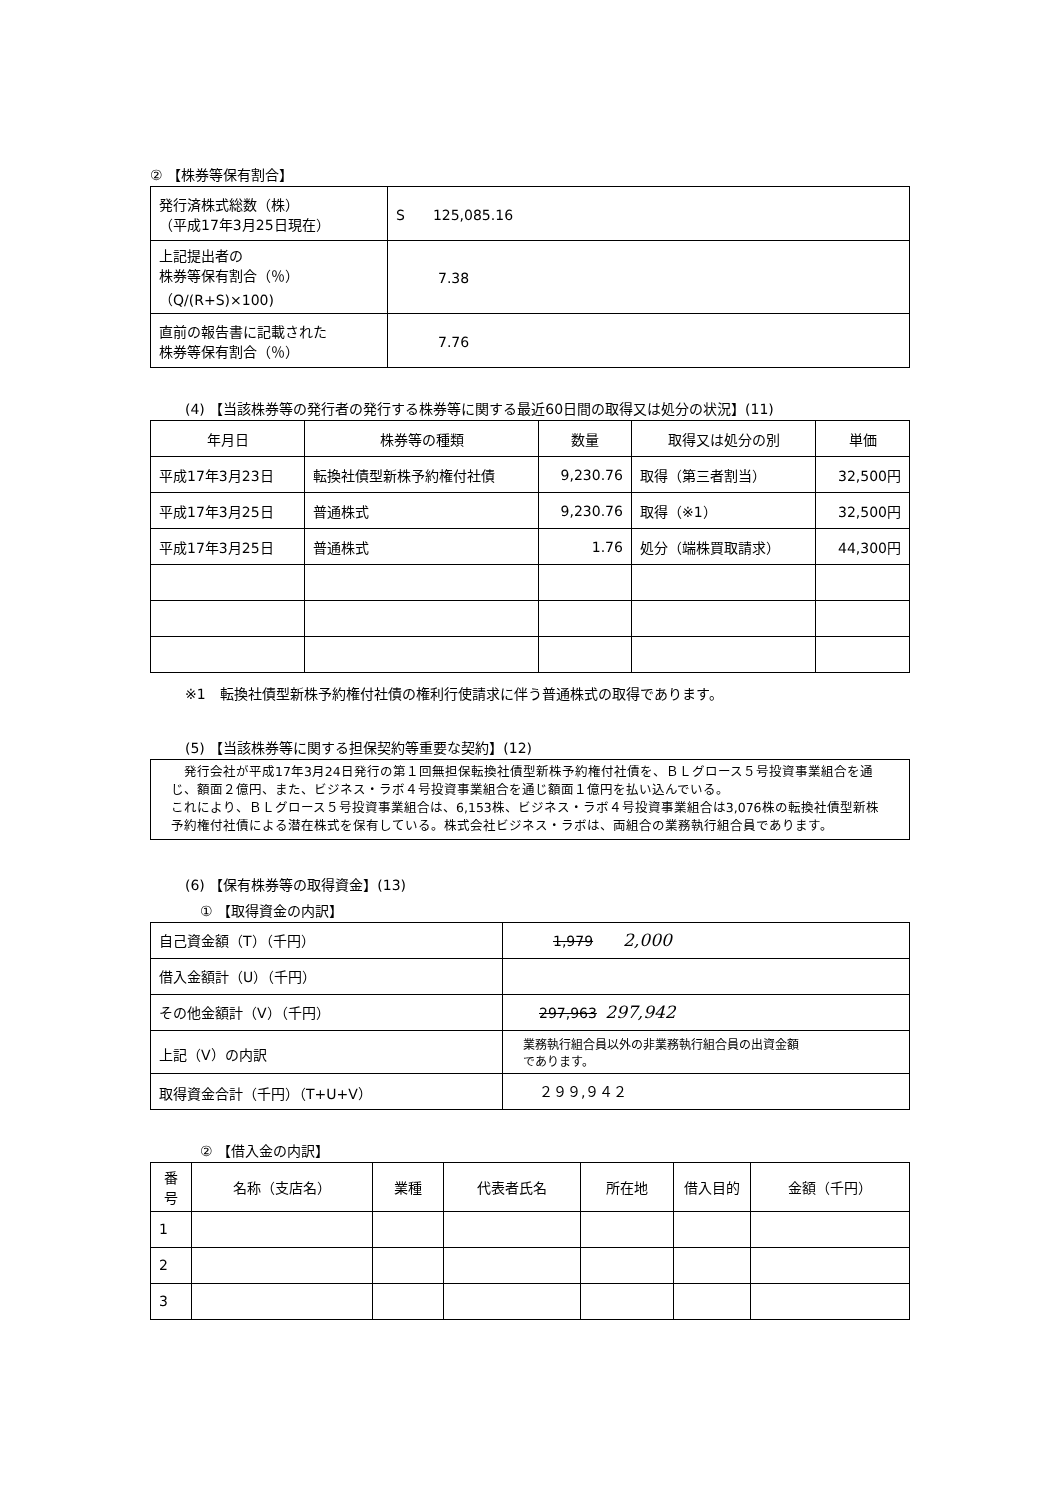② 【株券等保有割合】
| 発行済株式総数（株） （平成17年3月25日現在） | S 125,085.16 |
| 上記提出者の 株券等保有割合（％） （Q/(R+S)×100) | 7.38 |
| 直前の報告書に記載された 株券等保有割合（％） | 7.76 |
(4) 【当該株券等の発行者の発行する株券等に関する最近60日間の取得又は処分の状況】(11)
| 年月日 | 株券等の種類 | 数量 | 取得又は処分の別 | 単価 |
| --- | --- | --- | --- | --- |
| 平成17年3月23日 | 転換社債型新株予約権付社債 | 9,230.76 | 取得（第三者割当） | 32,500円 |
| 平成17年3月25日 | 普通株式 | 9,230.76 | 取得（※1） | 32,500円 |
| 平成17年3月25日 | 普通株式 | 1.76 | 処分（端株買取請求） | 44,300円 |
※1　転換社債型新株予約権付社債の権利行使請求に伴う普通株式の取得であります。
(5) 【当該株券等に関する担保契約等重要な契約】(12)
　発行会社が平成17年3月24日発行の第１回無担保転換社債型新株予約権付社債を、ＢＬグロース５号投資事業組合を通じ、額面２億円、また、ビジネス・ラボ４号投資事業組合を通じ額面１億円を払い込んでいる。
これにより、ＢＬグロース５号投資事業組合は、6,153株、ビジネス・ラボ４号投資事業組合は3,076株の転換社債型新株予約権付社債による潜在株式を保有している。株式会社ビジネス・ラボは、両組合の業務執行組合員であります。
(6) 【保有株券等の取得資金】(13)
① 【取得資金の内訳】
| 自己資金額（T）（千円） | 1,979 2,000 |
| 借入金額計（U）（千円） | |
| その他金額計（V）（千円） | 297,963 297,942 |
| 上記（V）の内訳 | 業務執行組合員以外の非業務執行組合員の出資金額 であります。 |
| 取得資金合計（千円）（T+U+V） | ２９９,９４２ |
② 【借入金の内訳】
| 番号 | 名称（支店名） | 業種 | 代表者氏名 | 所在地 | 借入目的 | 金額（千円） |
| --- | --- | --- | --- | --- | --- | --- |
| 1 | | | | | | |
| 2 | | | | | | |
| 3 | | | | | | |